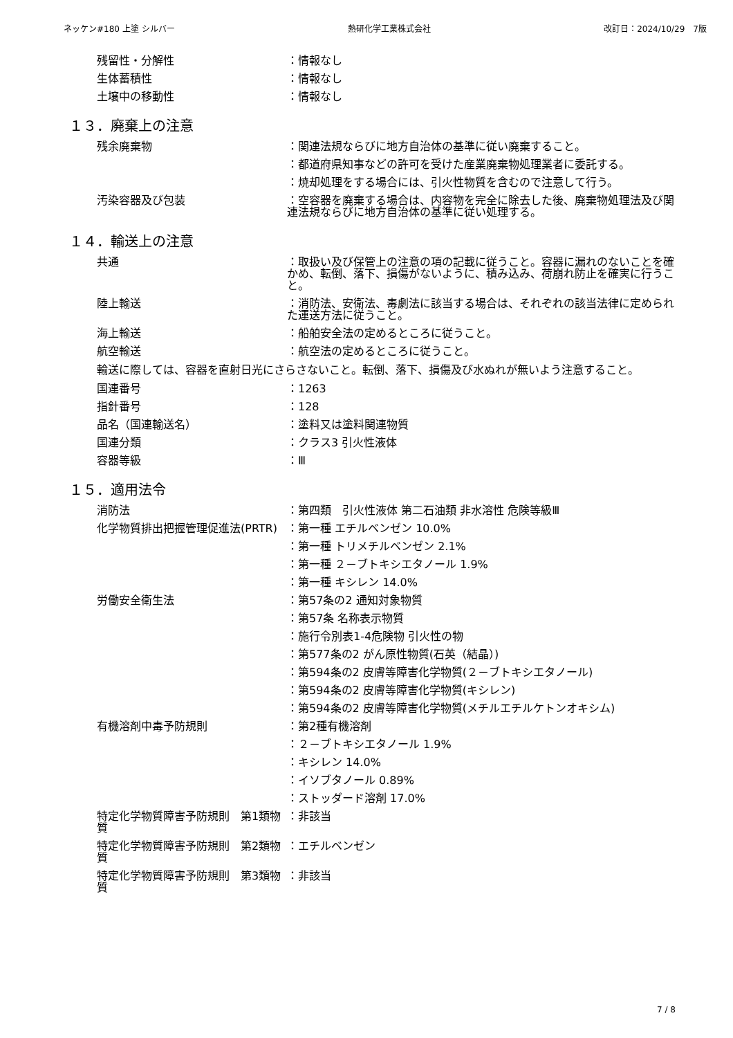ネッケン#180 上塗 シルバー 熱研化学工業株式会社 改訂日：2024/10/29　7版
残留性・分解性 ：情報なし
生体蓄積性 ：情報なし
土壌中の移動性 ：情報なし
１３．廃棄上の注意
残余廃棄物 ：関連法規ならびに地方自治体の基準に従い廃棄すること。
：都道府県知事などの許可を受けた産業廃棄物処理業者に委託する。
：焼却処理をする場合には、引火性物質を含むので注意して行う。
汚染容器及び包装 ：空容器を廃棄する場合は、内容物を完全に除去した後、廃棄物処理法及び関連法規ならびに地方自治体の基準に従い処理する。
１４．輸送上の注意
共通 ：取扱い及び保管上の注意の項の記載に従うこと。容器に漏れのないことを確かめ、転倒、落下、損傷がないように、積み込み、荷崩れ防止を確実に行うこと。
陸上輸送 ：消防法、安衛法、毒劇法に該当する場合は、それぞれの該当法律に定められた運送方法に従うこと。
海上輸送 ：船舶安全法の定めるところに従うこと。
航空輸送 ：航空法の定めるところに従うこと。
輸送に際しては、容器を直射日光にさらさないこと。転倒、落下、損傷及び水ぬれが無いよう注意すること。
国連番号 ：1263
指針番号 ：128
品名（国連輸送名） ：塗料又は塗料関連物質
国連分類 ：クラス3 引火性液体
容器等級 ：Ⅲ
１５．適用法令
消防法 ：第四類　引火性液体 第二石油類 非水溶性 危険等級Ⅲ
化学物質排出把握管理促進法(PRTR) ：第一種 エチルベンゼン 10.0%
：第一種 トリメチルベンゼン 2.1%
：第一種 ２－ブトキシエタノール 1.9%
：第一種 キシレン 14.0%
労働安全衛生法 ：第57条の2 通知対象物質
：第57条 名称表示物質
：施行令別表1-4危険物 引火性の物
：第577条の2 がん原性物質(石英（結晶）)
：第594条の2 皮膚等障害化学物質(２－ブトキシエタノール)
：第594条の2 皮膚等障害化学物質(キシレン)
：第594条の2 皮膚等障害化学物質(メチルエチルケトンオキシム)
有機溶剤中毒予防規則 ：第2種有機溶剤
：２－ブトキシエタノール 1.9%
：キシレン 14.0%
：イソブタノール 0.89%
：ストッダード溶剤 17.0%
特定化学物質障害予防規則　第1類物質
：非該当
特定化学物質障害予防規則　第2類物質
：エチルベンゼン
特定化学物質障害予防規則　第3類物質
：非該当
7 / 8